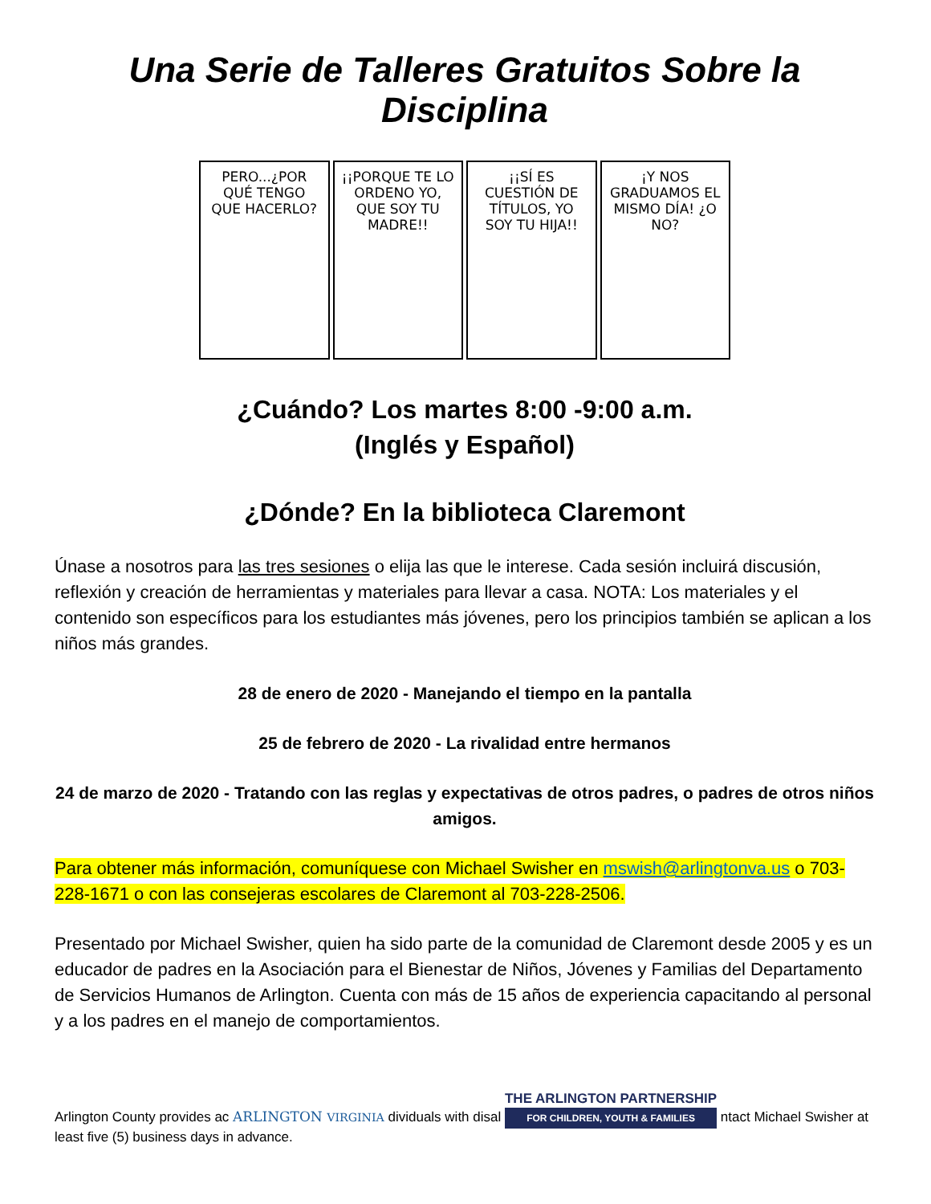Una Serie de Talleres Gratuitos Sobre la Disciplina
PERO...¿POR QUÉ TENGO QUE HACERLO?
¡¡PORQUE TE LO ORDENO YO, QUE SOY TU MADRE!!
¡¡SÍ ES CUESTIÓN DE TÍTULOS, YO SOY TU HIJA!!
¡Y NOS GRADUAMOS EL MISMO DÍA! ¿O NO?
¿Cuándo? Los martes 8:00 -9:00 a.m.
(Inglés y Español)
¿Dónde? En la biblioteca Claremont
Únase a nosotros para las tres sesiones o elija las que le interese. Cada sesión incluirá discusión, reflexión y creación de herramientas y materiales para llevar a casa. NOTA: Los materiales y el contenido son específicos para los estudiantes más jóvenes, pero los principios también se aplican a los niños más grandes.
28 de enero de 2020 - Manejando el tiempo en la pantalla
25 de febrero de 2020 - La rivalidad entre hermanos
24 de marzo de 2020 - Tratando con las reglas y expectativas de otros padres, o padres de otros niños amigos.
Para obtener más información, comuníquese con Michael Swisher en mswish@arlingtonva.us o 703-228-1671 o con las consejeras escolares de Claremont al 703-228-2506.
Presentado por Michael Swisher, quien ha sido parte de la comunidad de Claremont desde 2005 y es un educador de padres en la Asociación para el Bienestar de Niños, Jóvenes y Familias del Departamento de Servicios Humanos de Arlington. Cuenta con más de 15 años de experiencia capacitando al personal y a los padres en el manejo de comportamientos.
Arlington County provides ac ARLINGTON VIRGINIA dividuals with disal THE ARLINGTON PARTNERSHIP FOR CHILDREN, YOUTH & FAMILIES ntact Michael Swisher at least five (5) business days in advance.